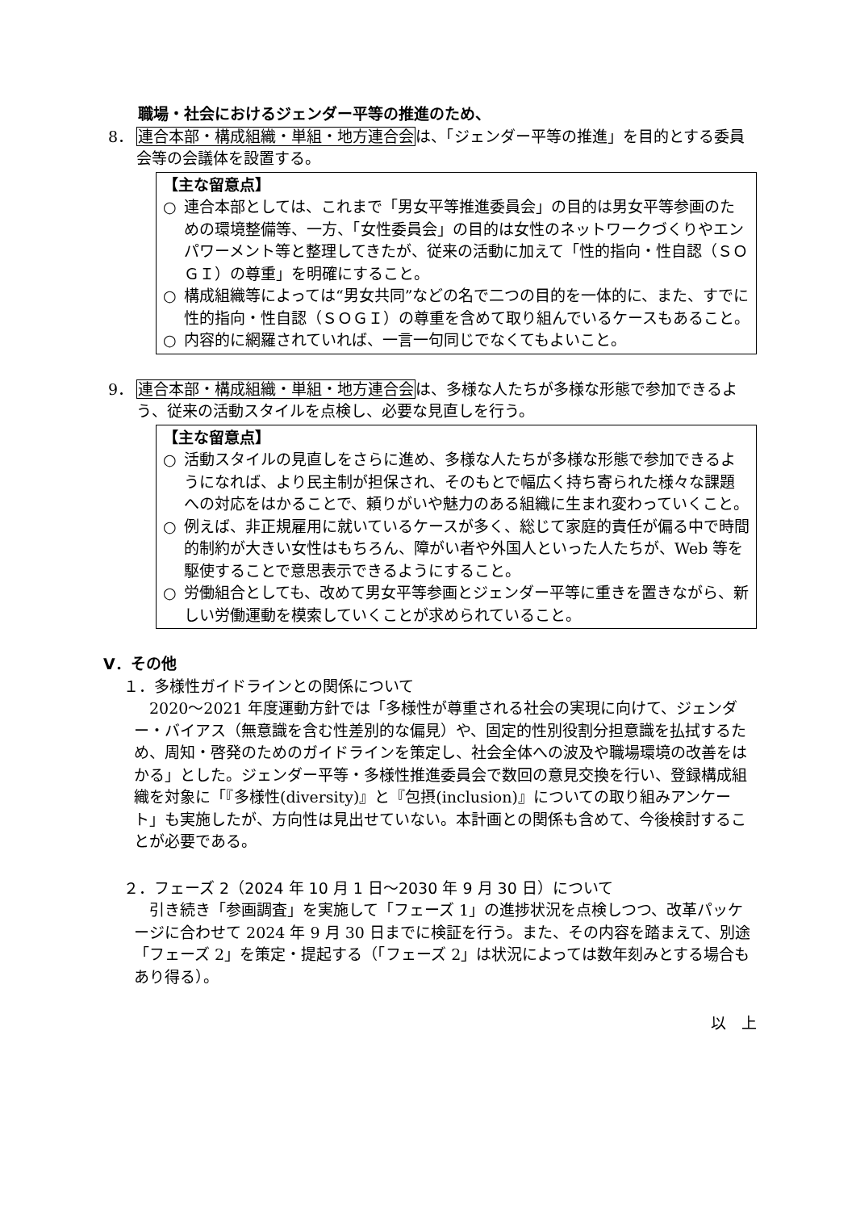職場・社会におけるジェンダー平等の推進のため、
8． 連合本部・構成組織・単組・地方連合会は、「ジェンダー平等の推進」を目的とする委員会等の会議体を設置する。
【主な留意点】
○ 連合本部としては、これまで「男女平等推進委員会」の目的は男女平等参画のための環境整備等、一方、「女性委員会」の目的は女性のネットワークづくりやエンパワーメント等と整理してきたが、従来の活動に加えて「性的指向・性自認（ＳＯＧＩ）の尊重」を明確にすること。
○ 構成組織等によっては“男女共同”などの名で二つの目的を一体的に、また、すでに性的指向・性自認（ＳＯＧＩ）の尊重を含めて取り組んでいるケースもあること。
○ 内容的に網羅されていれば、一言一句同じでなくてもよいこと。
9． 連合本部・構成組織・単組・地方連合会は、多様な人たちが多様な形態で参加できるよう、従来の活動スタイルを点検し、必要な見直しを行う。
【主な留意点】
○ 活動スタイルの見直しをさらに進め、多様な人たちが多様な形態で参加できるようになれば、より民主制が担保され、そのもとで幅広く持ち寄られた様々な課題への対応をはかることで、頼りがいや魅力のある組織に生まれ変わっていくこと。
○ 例えば、非正規雇用に就いているケースが多く、総じて家庭的責任が偏る中で時間的制約が大きい女性はもちろん、障がい者や外国人といった人たちが、Web 等を駆使することで意思表示できるようにすること。
○ 労働組合としても、改めて男女平等参画とジェンダー平等に重きを置きながら、新しい労働運動を模索していくことが求められていること。
Ⅴ．その他
１．多様性ガイドラインとの関係について
2020～2021 年度運動方針では「多様性が尊重される社会の実現に向けて、ジェンダー・バイアス（無意識を含む性差別的な偏見）や、固定的性別役割分担意識を払拭するため、周知・啓発のためのガイドラインを策定し、社会全体への波及や職場環境の改善をはかる」とした。ジェンダー平等・多様性推進委員会で数回の意見交換を行い、登録構成組織を対象に「『多様性(diversity)』と『包摂(inclusion)』についての取り組みアンケート」も実施したが、方向性は見出せていない。本計画との関係も含めて、今後検討することが必要である。
２．フェーズ 2（2024 年 10 月 1 日～2030 年 9 月 30 日）について
引き続き「参画調査」を実施して「フェーズ 1」の進捗状況を点検しつつ、改革パッケージに合わせて 2024 年 9 月 30 日までに検証を行う。また、その内容を踏まえて、別途「フェーズ 2」を策定・提起する（「フェーズ 2」は状況によっては数年刻みとする場合もあり得る）。
以　上